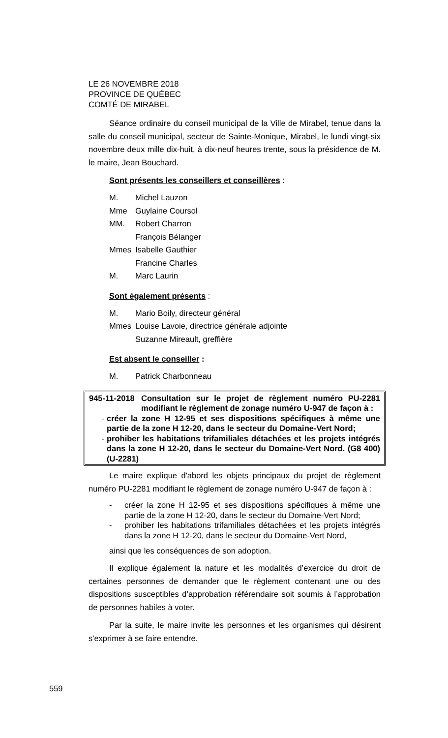LE 26 NOVEMBRE 2018
PROVINCE DE QUÉBEC
COMTÉ DE MIRABEL
Séance ordinaire du conseil municipal de la Ville de Mirabel, tenue dans la salle du conseil municipal, secteur de Sainte-Monique, Mirabel, le lundi vingt-six novembre deux mille dix-huit, à dix-neuf heures trente, sous la présidence de M. le maire, Jean Bouchard.
Sont présents les conseillers et conseillères :
M. Michel Lauzon
Mme Guylaine Coursol
MM. Robert Charron
François Bélanger
Mmes Isabelle Gauthier
Francine Charles
M. Marc Laurin
Sont également présents :
M. Mario Boily, directeur général
Mmes Louise Lavoie, directrice générale adjointe
Suzanne Mireault, greffière
Est absent le conseiller :
M. Patrick Charbonneau
945-11-2018 Consultation sur le projet de règlement numéro PU-2281 modifiant le règlement de zonage numéro U-947 de façon à :
- créer la zone H 12-95 et ses dispositions spécifiques à même une partie de la zone H 12-20, dans le secteur du Domaine-Vert Nord;
- prohiber les habitations trifamiliales détachées et les projets intégrés dans la zone H 12-20, dans le secteur du Domaine-Vert Nord. (G8 400) (U-2281)
Le maire explique d'abord les objets principaux du projet de règlement numéro PU-2281 modifiant le règlement de zonage numéro U-947 de façon à :
- créer la zone H 12-95 et ses dispositions spécifiques à même une partie de la zone H 12-20, dans le secteur du Domaine-Vert Nord;
- prohiber les habitations trifamiliales détachées et les projets intégrés dans la zone H 12-20, dans le secteur du Domaine-Vert Nord,
ainsi que les conséquences de son adoption.
Il explique également la nature et les modalités d’exercice du droit de certaines personnes de demander que le règlement contenant une ou des dispositions susceptibles d’approbation référendaire soit soumis à l’approbation de personnes habiles à voter.
Par la suite, le maire invite les personnes et les organismes qui désirent s'exprimer à se faire entendre.
559